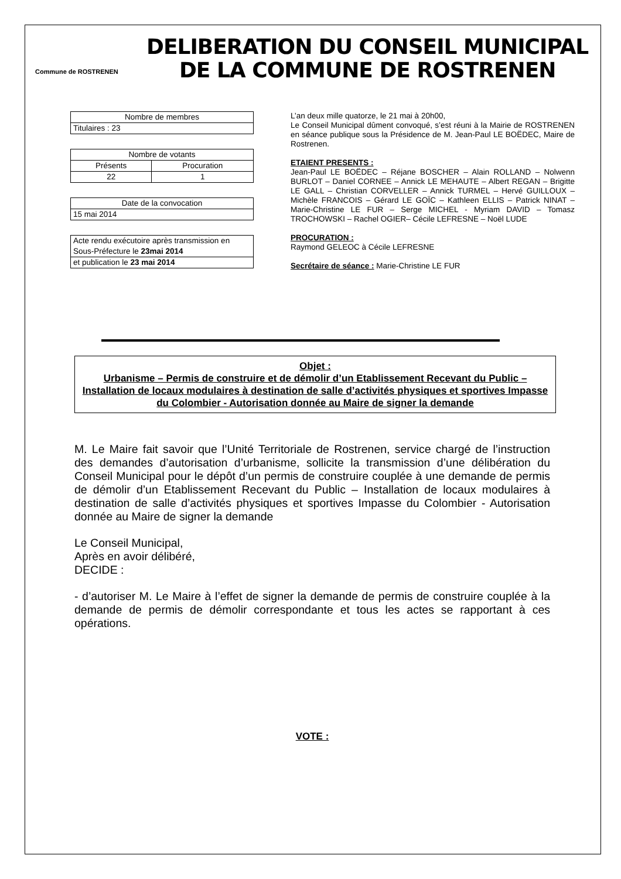Commune de ROSTRENEN
DELIBERATION DU CONSEIL MUNICIPAL
DE LA COMMUNE DE ROSTRENEN
| Nombre de membres |
| Titulaires : 23 |
| Nombre de votants | |
| Présents | Procuration |
| 22 | 1 |
| Date de la convocation |
| 15 mai 2014 |
| Acte rendu exécutoire après transmission en Sous-Préfecture le 23mai 2014 |
| et publication le 23 mai 2014 |
L’an deux mille quatorze, le 21 mai à 20h00,
Le Conseil Municipal dûment convoqué, s’est réuni à la Mairie de ROSTRENEN en séance publique sous la Présidence de M. Jean-Paul LE BOËDEC, Maire de Rostrenen.
ETAIENT PRESENTS :
Jean-Paul LE BOËDEC – Réjane BOSCHER – Alain ROLLAND – Nolwenn BURLOT – Daniel CORNEE – Annick LE MEHAUTE – Albert REGAN – Brigitte LE GALL – Christian CORVELLER – Annick TURMEL – Hervé GUILLOUX – Michèle FRANCOIS – Gérard LE GOÏC – Kathleen ELLIS – Patrick NINAT – Marie-Christine LE FUR – Serge MICHEL - Myriam DAVID – Tomasz TROCHOWSKI – Rachel OGIER– Cécile LEFRESNE – Noël LUDE
PROCURATION :
Raymond GELEOC à Cécile LEFRESNE
Secrétaire de séance : Marie-Christine LE FUR
Objet :
Urbanisme – Permis de construire et de démolir d’un Etablissement Recevant du Public – Installation de locaux modulaires à destination de salle d’activités physiques et sportives Impasse du Colombier - Autorisation donnée au Maire de signer la demande
M. Le Maire fait savoir que l’Unité Territoriale de Rostrenen, service chargé de l’instruction des demandes d’autorisation d’urbanisme, sollicite la transmission d’une délibération du Conseil Municipal pour le dépôt d’un permis de construire couplée à une demande de permis de démolir d’un Etablissement Recevant du Public – Installation de locaux modulaires à destination de salle d’activités physiques et sportives Impasse du Colombier - Autorisation donnée au Maire de signer la demande
Le Conseil Municipal,
Après en avoir délibéré,
DECIDE :
- d’autoriser M. Le Maire à l’effet de signer la demande de permis de construire couplée à la demande de permis de démolir correspondante et tous les actes se rapportant à ces opérations.
VOTE :